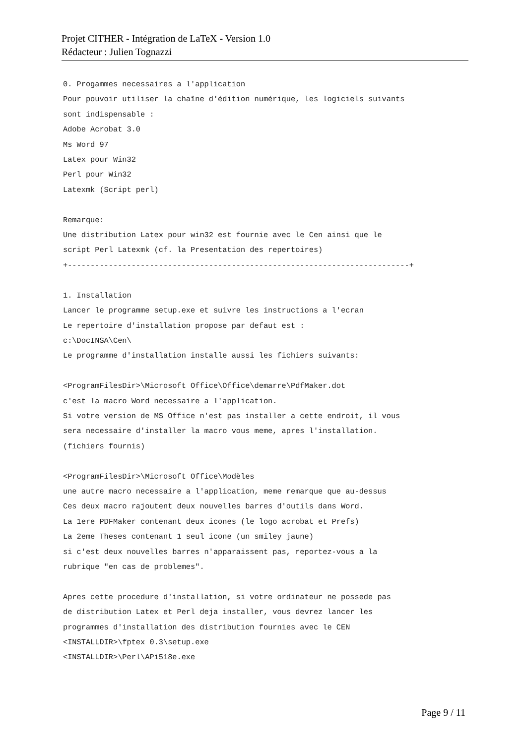Projet CITHER - Intégration de LaTeX - Version 1.0
Rédacteur : Julien Tognazzi
0. Progammes necessaires a l'application Pour pouvoir utiliser la chaîne d'édition numérique, les logiciels suivants sont indispensable : Adobe Acrobat 3.0 Ms Word 97 Latex pour Win32 Perl pour Win32 Latexmk (Script perl) Remarque: Une distribution Latex pour win32 est fournie avec le Cen ainsi que le script Perl Latexmk (cf. la Presentation des repertoires) +---------------------------------------------------------------------------+ 1. Installation Lancer le programme setup.exe et suivre les instructions a l'ecran Le repertoire d'installation propose par defaut est : c:\DocINSA\Cen\ Le programme d'installation installe aussi les fichiers suivants: <ProgramFilesDir>\Microsoft Office\Office\demarre\PdfMaker.dot c'est la macro Word necessaire a l'application. Si votre version de MS Office n'est pas installer a cette endroit, il vous sera necessaire d'installer la macro vous meme, apres l'installation. (fichiers fournis) <ProgramFilesDir>\Microsoft Office\Modèles une autre macro necessaire a l'application, meme remarque que au-dessus Ces deux macro rajoutent deux nouvelles barres d'outils dans Word. La 1ere PDFMaker contenant deux icones (le logo acrobat et Prefs) La 2eme Theses contenant 1 seul icone (un smiley jaune) si c'est deux nouvelles barres n'apparaissent pas, reportez-vous a la rubrique "en cas de problemes". Apres cette procedure d'installation, si votre ordinateur ne possede pas de distribution Latex et Perl deja installer, vous devrez lancer les programmes d'installation des distribution fournies avec le CEN <INSTALLDIR>\fptex 0.3\setup.exe <INSTALLDIR>\Perl\APi518e.exe
Page 9 / 11